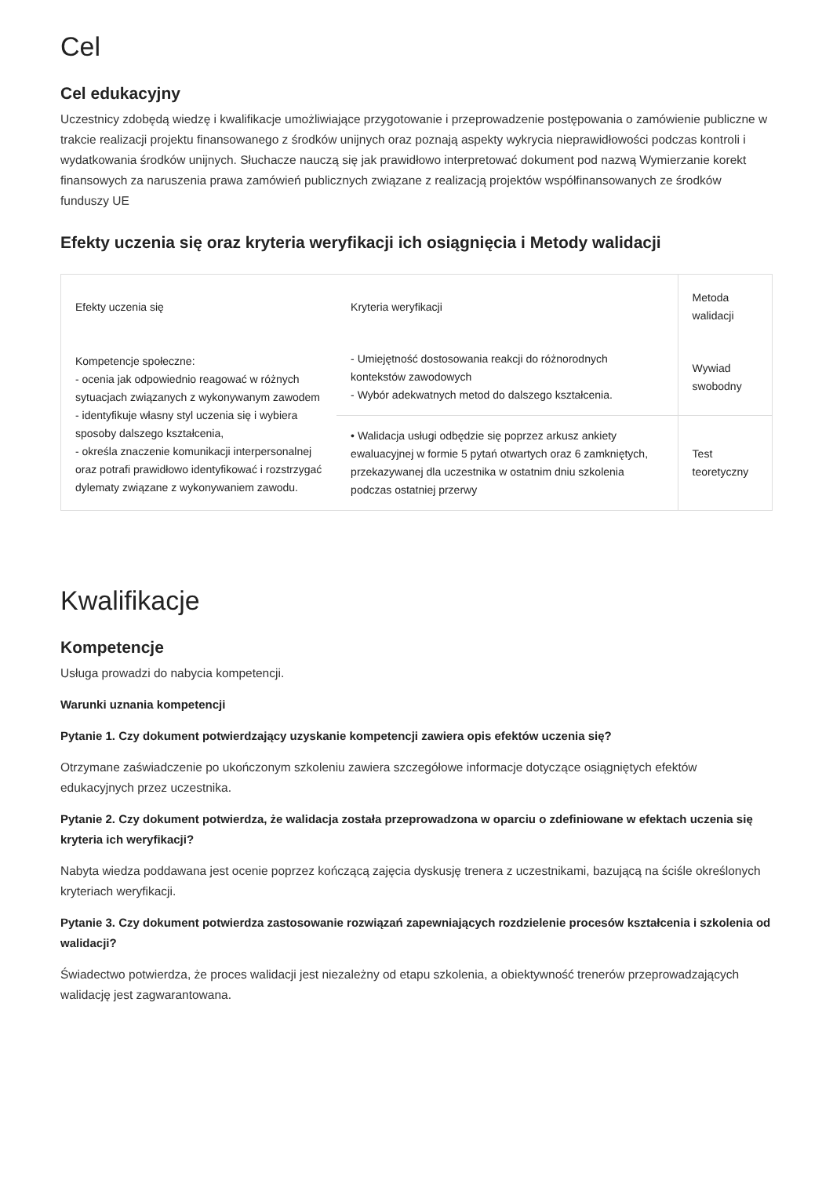Cel
Cel edukacyjny
Uczestnicy zdobędą wiedzę i kwalifikacje umożliwiające przygotowanie i przeprowadzenie postępowania o zamówienie publiczne w trakcie realizacji projektu finansowanego z środków unijnych oraz poznają aspekty wykrycia nieprawidłowości podczas kontroli i wydatkowania środków unijnych. Słuchacze nauczą się jak prawidłowo interpretować dokument pod nazwą Wymierzanie korekt finansowych za naruszenia prawa zamówień publicznych związane z realizacją projektów współfinansowanych ze środków funduszy UE
Efekty uczenia się oraz kryteria weryfikacji ich osiągnięcia i Metody walidacji
| Efekty uczenia się | Kryteria weryfikacji | Metoda walidacji |
| Kompetencje społeczne: - ocenia jak odpowiednio reagować w różnych sytuacjach związanych z wykonywanym zawodem - identyfikuje własny styl uczenia się i wybiera sposoby dalszego kształcenia, - określa znaczenie komunikacji interpersonalnej oraz potrafi prawidłowo identyfikować i rozstrzygać dylematy związane z wykonywaniem zawodu. | - Umiejętność dostosowania reakcji do różnorodnych kontekstów zawodowych - Wybór adekwatnych metod do dalszego kształcenia. | Wywiad swobodny |
| | • Walidacja usługi odbędzie się poprzez arkusz ankiety ewaluacyjnej w formie 5 pytań otwartych oraz 6 zamkniętych, przekazywanej dla uczestnika w ostatnim dniu szkolenia podczas ostatniej przerwy | Test teoretyczny |
Kwalifikacje
Kompetencje
Usługa prowadzi do nabycia kompetencji.
Warunki uznania kompetencji
Pytanie 1. Czy dokument potwierdzający uzyskanie kompetencji zawiera opis efektów uczenia się?
Otrzymane zaświadczenie po ukończonym szkoleniu zawiera szczegółowe informacje dotyczące osiągniętych efektów edukacyjnych przez uczestnika.
Pytanie 2. Czy dokument potwierdza, że walidacja została przeprowadzona w oparciu o zdefiniowane w efektach uczenia się kryteria ich weryfikacji?
Nabyta wiedza poddawana jest ocenie poprzez kończącą zajęcia dyskusję trenera z uczestnikami, bazującą na ściśle określonych kryteriach weryfikacji.
Pytanie 3. Czy dokument potwierdza zastosowanie rozwiązań zapewniających rozdzielenie procesów kształcenia i szkolenia od walidacji?
Świadectwo potwierdza, że proces walidacji jest niezależny od etapu szkolenia, a obiektywność trenerów przeprowadzających walidację jest zagwarantowana.